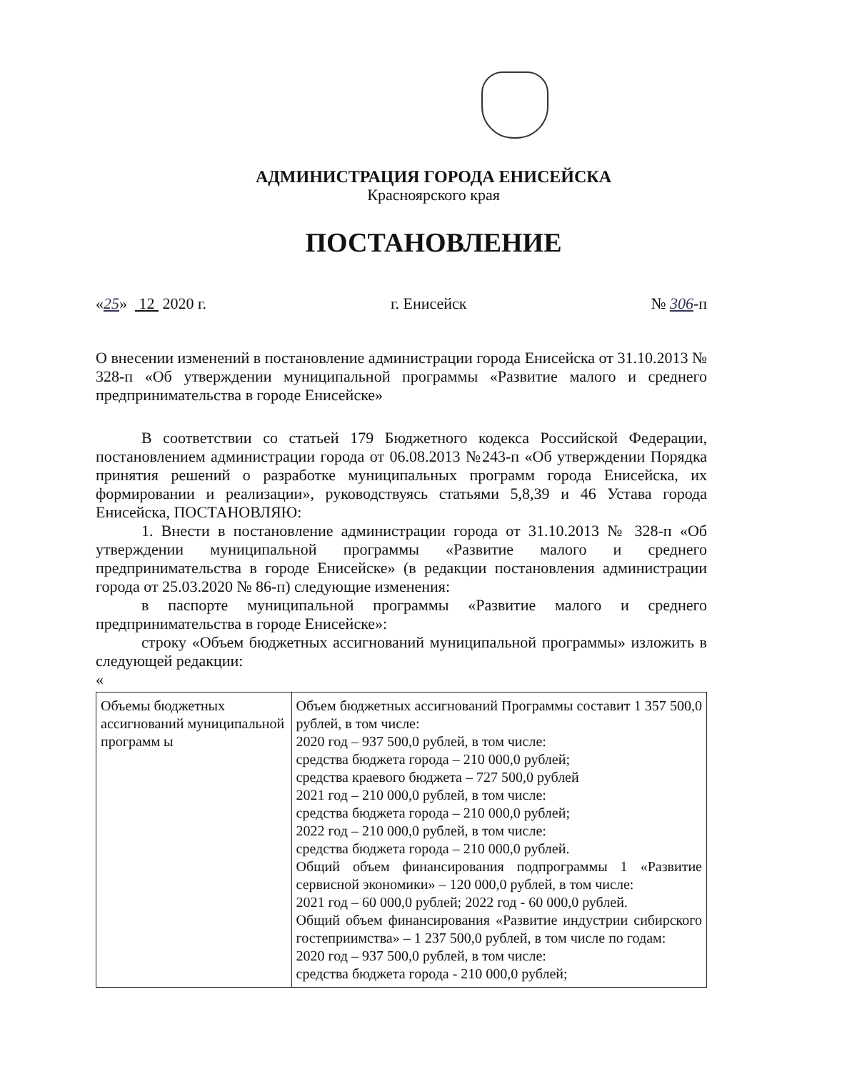АДМИНИСТРАЦИЯ ГОРОДА ЕНИСЕЙСКА
Красноярского края
ПОСТАНОВЛЕНИЕ
«25» 12 2020 г. г. Енисейск № 306-п
О внесении изменений в постановление администрации города Енисейска от 31.10.2013 № 328-п «Об утверждении муниципальной программы «Развитие малого и среднего предпринимательства в городе Енисейске»
В соответствии со статьей 179 Бюджетного кодекса Российской Федерации, постановлением администрации города от 06.08.2013 №243-п «Об утверждении Порядка принятия решений о разработке муниципальных программ города Енисейска, их формировании и реализации», руководствуясь статьями 5,8,39 и 46 Устава города Енисейска, ПОСТАНОВЛЯЮ:
1. Внести в постановление администрации города от 31.10.2013 № 328-п «Об утверждении муниципальной программы «Развитие малого и среднего предпринимательства в городе Енисейске» (в редакции постановления администрации города от 25.03.2020 № 86-п) следующие изменения:
в паспорте муниципальной программы «Развитие малого и среднего предпринимательства в городе Енисейске»:
строку «Объем бюджетных ассигнований муниципальной программы» изложить в следующей редакции:
«
| Объемы бюджетных ассигнований муниципальной программ ы | Объем бюджетных ассигнований Программы составит 1 357 500,0 рублей, в том числе: 2020 год – 937 500,0 рублей, в том числе: средства бюджета города – 210 000,0 рублей; средства краевого бюджета – 727 500,0 рублей 2021 год – 210 000,0 рублей, в том числе: средства бюджета города – 210 000,0 рублей; 2022 год – 210 000,0 рублей, в том числе: средства бюджета города – 210 000,0 рублей. Общий объем финансирования подпрограммы 1 «Развитие сервисной экономики» – 120 000,0 рублей, в том числе: 2021 год – 60 000,0 рублей; 2022 год - 60 000,0 рублей. Общий объем финансирования «Развитие индустрии сибирского гостеприимства» – 1 237 500,0 рублей, в том числе по годам: 2020 год – 937 500,0 рублей, в том числе: средства бюджета города - 210 000,0 рублей; |